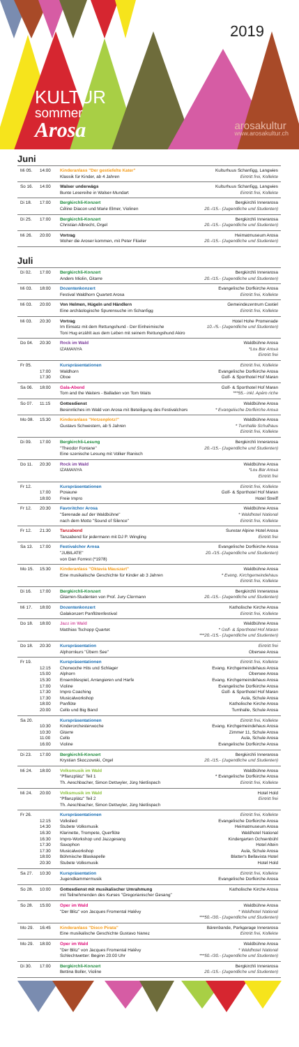2019
KULTUR
sommer
Arosa
arosakultur
www.arosakultur.ch
Juni
| Mi 05. | 14:00 | Kinderanlass "Der gestiefelte Kater" Klassik für Kinder, ab 4 Jahren | Kulturhuus Schanfigg, Langwies Eintritt frei, Kollekte |
| So 16. | 14:00 | Walser underwägs Bunte Lesereihe in Walser-Mundart | Kulturhuus Schanfigg, Langwies Eintritt frei, Kollekte |
| Di 18. | 17:00 | Bergkirchli-Konzert Céline Diacon und Marie Elmer, Violinen | Bergkirchli Innerarosa 20.-/15.- (Jugendliche und Studenten) |
| Di 25. | 17:00 | Bergkirchli-Konzert Christian Albrecht, Orgel | Bergkirchli Innerarosa 20.-/15.- (Jugendliche und Studenten) |
| Mi 26. | 20:00 | Vortrag Woher die Aroser kommen, mit Peter Flüeler | Heimatmuseum Arosa 20.-/15.- (Jugendliche und Studenten) |
Juli
| Di 02. | 17:00 | Bergkirchli-Konzert Anders Miolin, Gitarre | Bergkirchli Innerarosa 20.-/15.- (Jugendliche und Studenten) |
| Mi 03. | 18:00 | Dozentenkonzert Festival Waldhorn Quartett Arosa | Evangelische Dorfkirche Arosa Eintritt frei, Kollekte |
| Mi 03. | 20:00 | Von Helmen, Hügeln und Händlern Eine archäologische Spurensuche im Schanfigg | Gemeindezentrum Castiel Eintritt frei, Kollekte |
| Mi 03. | 20:30 | Vortrag Im Einsatz mit dem Rettungshund - Der Einheimische Toni Hug erzählt aus dem Leben mit seinem Rettungshund Akiro | Hotel Hohe Promenade 10.-/5.- (Jugendliche und Studenten) |
| Do 04. | 20:30 | Rock im Wald IZAMANYA | Waldbühne Arosa *Los Bar Arosa Eintritt frei |
| Fr 05. | 17:00 17:30 | Kurspräsentationen Waldhorn Oboe | Eintritt frei, Kollekte Evangelische Dorfkirche Arosa Golf- & Sporthotel Hof Maran |
| Sa 06. | 18:00 | Gala-Abend Tom and the Waiters - Balladen von Tom Waits | Golf- & Sporthotel Hof Maran ***55.- inkl. Apéro riche |
| So 07. | 11:15 | Gottesdienst Besinnliches im Wald von Arosa mit Beteiligung des Festivalchors | Waldbühne Arosa * Evangelische Dorfkirche Arosa |
| Mo 08. | 15:30 | Kinderanlass "Hotzenplotz!" Gustavs Schwestern, ab 5 Jahren | Waldbühne Arosa * Turnhalle Schulhaus Eintritt frei, Kollekte |
| Di 09. | 17:00 | Bergkirchli-Lesung "Theodor Fontane" Eine szenische Lesung mit Volker Ranisch | Bergkirchli Innerarosa 20.-/15.- (Jugendliche und Studenten) |
| Do 11. | 20:30 | Rock im Wald IZAMANYA | Waldbühne Arosa *Los Bar Arosa Eintritt frei |
| Fr 12. | 17:00 18:00 | Kurspräsentationen Posaune Freie Impro | Eintritt frei, Kollekte Golf- & Sporthotel Hof Maran Hotel Streiff |
| Fr 12. | 20:30 | Favoritchor Arosa "Serenade auf der Waldbühne" nach dem Motto "Sound of Silence" | Waldbühne Arosa * Waldhotel National Eintritt frei, Kollekte |
| Fr 12. | 21:30 | Tanzabend Tanzabend für jedermann mit DJ P. Wingling | Sunstar Alpine Hotel Arosa Eintritt frei |
| Sa 13. | 17:00 | Festivalchor Arosa "JUBILATE" von Dan Forrest (*1978) | Evangelische Dorfkirche Arosa 20.-/15.-(Jugendliche und Studenten) |
| Mo 15. | 15:30 | Kinderanlass "Oktavia Mauszart" Eine musikalische Geschichte für Kinder ab 3 Jahren | Waldbühne Arosa * Evang. Kirchgemeindehaus Eintritt frei, Kollekte |
| Di 16. | 17:00 | Bergkirchli-Konzert Gitarren-Studenten von Prof. Jury Clormann | Bergkirchli Innerarosa 20.-/15.- (Jugendliche und Studenten) |
| Mi 17. | 18:00 | Dozentenkonzert Galakonzert Panflötenfestival | Katholische Kirche Arosa Eintritt frei, Kollekte |
| Do 18. | 18:00 | Jazz im Wald Matthias Tschopp Quartet | Waldbühne Arosa * Golf- & Sporthotel Hof Maran ***20.-/15.- (Jugendliche und Studenten) |
| Do 18. | 20:30 | Kurspräsentation Alphornkurs "Übern See" | Eintritt frei Obersee Arosa |
| Fr 19. | 12:15 15:00 15:30 17:00 17:30 17:30 18:00 20:00 | Kurspräsentationen Chorwoche Hits und Schlager Alphorn Ensemblespiel, Arrangieren und Harfe Violine Impro Coaching Musicalworkshop Panflöte Cello und Big Band | Eintritt frei, Kollekte Evang. Kirchgemeindehaus Arosa Obersee Arosa Evang. Kirchgemeindehaus Arosa Evangelische Dorfkirche Arosa Golf- & Sporthotel Hof Maran Aula, Schule Arosa Katholische Kirche Arosa Turnhalle, Schule Arosa |
| Sa 20. | 10:30 10:30 11:00 16:00 | Kurspräsentationen Kinderorchesterwoche Gitarre Cello Violine | Eintritt frei, Kollekte Evang. Kirchgemeindehaus Arosa Zimmer 11, Schule Arosa Aula, Schule Arosa Evangelische Dorfkirche Arosa |
| Di 23. | 17:00 | Bergkirchli-Konzert Krystian Skoczowski, Orgel | Bergkirchli Innerarosa 20.-/15.- (Jugendliche und Studenten) |
| Mi 24. | 18:00 | Volksmusik im Wald "Pflanzplätz" Teil 1 Th. Aeschbacher, Simon Dettwyler, Jürg Nietlispach | Waldbühne Arosa * Evangelische Dorfkirche Arosa Eintritt frei, Kollekte |
| Mi 24. | 20:00 | Volksmusik im Wald "Pflanzplätz" Teil 2 Th. Aeschbacher, Simon Dettwyler, Jürg Nietlispach | Hotel Hold Eintritt frei |
| Fr 26. | 12:15 14:30 16:30 16:30 17:30 17:30 18:00 20:30 | Kurspräsentationen Volkslied Stubete Volksmusik Klarinette, Trompete, Querflöte Impro-Workshop und Jazzgesang Saxophon Musicalworkshop Böhmische Blaskapelle Stubete Volksmusik | Eintritt frei, Kollekte Evangelische Dorfkirche Arosa Heimatmuseum Arosa Waldhotel National Kindergarten Ochsenbühl Hotel Altein Aula, Schule Arosa Blatter's Bellavista Hotel Hotel Hold |
| Sa 27. | 10:30 | Kurspräsentation Jugendkammermusik | Eintritt frei, Kollekte Evangelische Dorfkirche Arosa |
| So 28. | 10:00 | Gottesdienst mit musikalischer Umrahmung mit Teilnehmenden des Kurses "Gregorianischer Gesang" | Katholische Kirche Arosa |
| So 28. | 15:00 | Oper im Wald "Der Blitz" von Jacques Fromental Halévy | Waldbühne Arosa * Waldhotel National ***50.-/30.- (Jugendliche und Studenten) |
| Mo 29. | 16:45 | Kinderanlass "Disco Pirata" Eine musikalische Geschichte Gustavo Nanez | Bärenbande, Parkgarage Innerarosa Eintritt frei, Kollekte |
| Mo 29. | 18:00 | Oper im Wald "Der Blitz" von Jacques Fromental Halévy Schlechtwetter: Beginn 20:00 Uhr | Waldbühne Arosa * Waldhotel National ***50.-/30.- (Jugendliche und Studenten) |
| Di 30. | 17:00 | Bergkirchli-Konzert Bettina Boller, Violine | Bergkirchli Innerarosa 20.-/15.- (Jugendliche und Studenten) |